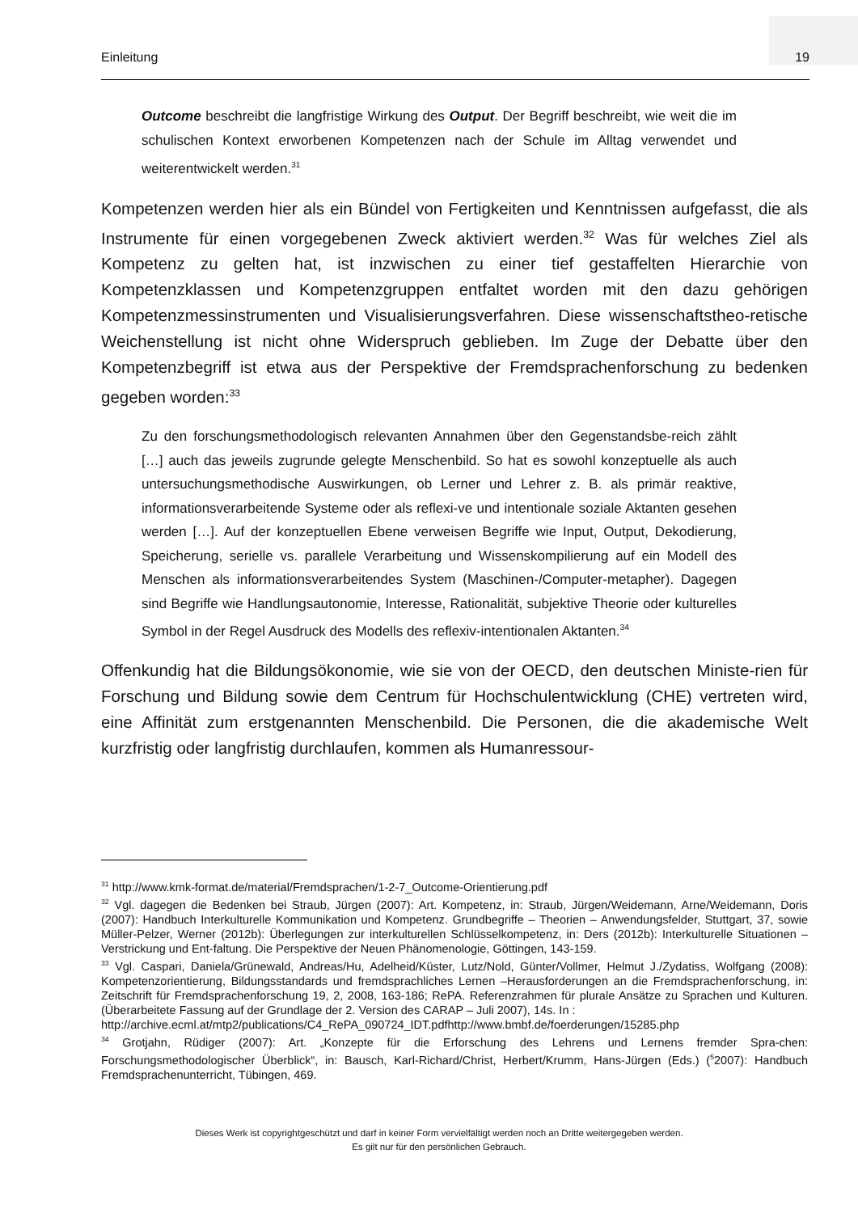Einleitung 19
Outcome beschreibt die langfristige Wirkung des Output. Der Begriff beschreibt, wie weit die im schulischen Kontext erworbenen Kompetenzen nach der Schule im Alltag verwendet und weiterentwickelt werden.<sup>31</sup>
Kompetenzen werden hier als ein Bündel von Fertigkeiten und Kenntnissen aufgefasst, die als Instrumente für einen vorgegebenen Zweck aktiviert werden.<sup>32</sup> Was für welches Ziel als Kompetenz zu gelten hat, ist inzwischen zu einer tief gestaffelten Hierarchie von Kompetenzklassen und Kompetenzgruppen entfaltet worden mit den dazu gehörigen Kompetenzmessinstrumenten und Visualisierungsverfahren. Diese wissenschaftstheo-retische Weichenstellung ist nicht ohne Widerspruch geblieben. Im Zuge der Debatte über den Kompetenzbegriff ist etwa aus der Perspektive der Fremdsprachenforschung zu bedenken gegeben worden:<sup>33</sup>
Zu den forschungsmethodologisch relevanten Annahmen über den Gegenstandsbe-reich zählt […] auch das jeweils zugrunde gelegte Menschenbild. So hat es sowohl konzeptuelle als auch untersuchungsmethodische Auswirkungen, ob Lerner und Lehrer z. B. als primär reaktive, informationsverarbeitende Systeme oder als reflexi-ve und intentionale soziale Aktanten gesehen werden […]. Auf der konzeptuellen Ebene verweisen Begriffe wie Input, Output, Dekodierung, Speicherung, serielle vs. parallele Verarbeitung und Wissenskompilierung auf ein Modell des Menschen als informationsverarbeitendes System (Maschinen-/Computer-metapher). Dagegen sind Begriffe wie Handlungsautonomie, Interesse, Rationalität, subjektive Theorie oder kulturelles Symbol in der Regel Ausdruck des Modells des reflexiv-intentionalen Aktanten.<sup>34</sup>
Offenkundig hat die Bildungsökonomie, wie sie von der OECD, den deutschen Ministe-rien für Forschung und Bildung sowie dem Centrum für Hochschulentwicklung (CHE) vertreten wird, eine Affinität zum erstgenannten Menschenbild. Die Personen, die die akademische Welt kurzfristig oder langfristig durchlaufen, kommen als Humanressour-
<sup>31</sup> http://www.kmk-format.de/material/Fremdsprachen/1-2-7_Outcome-Orientierung.pdf
<sup>32</sup> Vgl. dagegen die Bedenken bei Straub, Jürgen (2007): Art. Kompetenz, in: Straub, Jürgen/Weidemann, Arne/Weidemann, Doris (2007): Handbuch Interkulturelle Kommunikation und Kompetenz. Grundbegriffe – Theorien – Anwendungsfelder, Stuttgart, 37, sowie Müller-Pelzer, Werner (2012b): Überlegungen zur interkulturellen Schlüsselkompetenz, in: Ders (2012b): Interkulturelle Situationen – Verstrickung und Ent-faltung. Die Perspektive der Neuen Phänomenologie, Göttingen, 143-159.
<sup>33</sup> Vgl. Caspari, Daniela/Grünewald, Andreas/Hu, Adelheid/Küster, Lutz/Nold, Günter/Vollmer, Helmut J./Zydatiss, Wolfgang (2008): Kompetenzorientierung, Bildungsstandards und fremdsprachliches Lernen –Herausforderungen an die Fremdsprachenforschung, in: Zeitschrift für Fremdsprachenforschung 19, 2, 2008, 163-186; RePA. Referenzrahmen für plurale Ansätze zu Sprachen und Kulturen. (Überarbeitete Fassung auf der Grundlage der 2. Version des CARAP – Juli 2007), 14s. In :
http://archive.ecml.at/mtp2/publications/C4_RePA_090724_IDT.pdfhttp://www.bmbf.de/foerderungen/15285.php
<sup>34</sup> Grotjahn, Rüdiger (2007): Art. „Konzepte für die Erforschung des Lehrens und Lernens fremder Spra-chen: Forschungsmethodologischer Überblick“, in: Bausch, Karl-Richard/Christ, Herbert/Krumm, Hans-Jürgen (Eds.) (<sup>5</sup>2007): Handbuch Fremdsprachenunterricht, Tübingen, 469.
Dieses Werk ist copyrightgeschützt und darf in keiner Form vervielfältigt werden noch an Dritte weitergegeben werden.
Es gilt nur für den persönlichen Gebrauch.